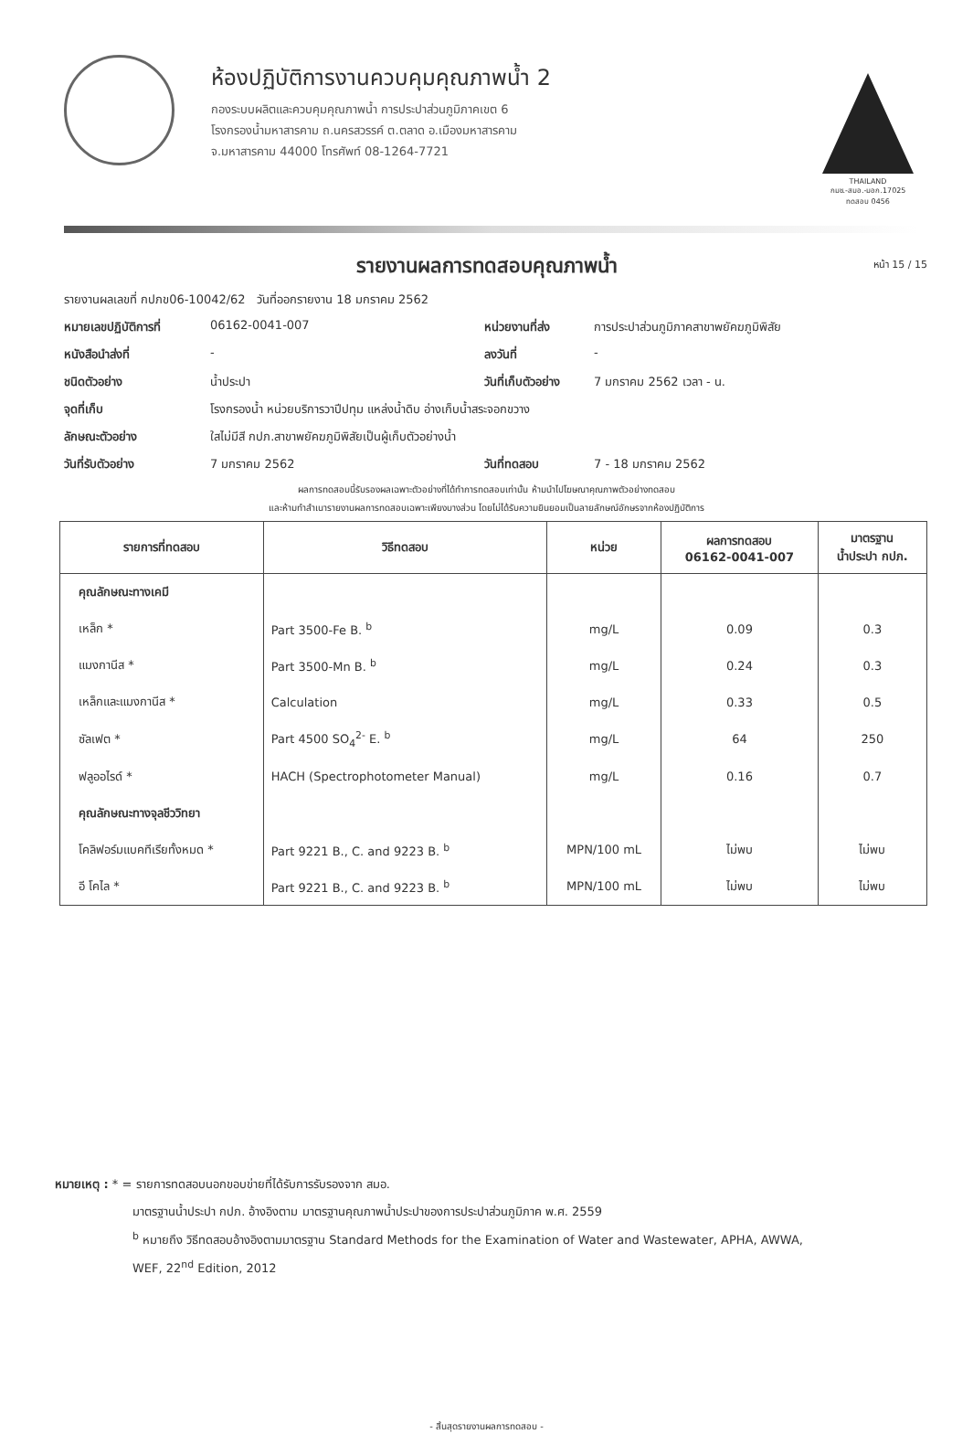ห้องปฏิบัติการงานควบคุมคุณภาพน้ำ 2
กองระบบผลิตและควบคุมคุณภาพน้ำ การประปาส่วนภูมิภาคเขต 6
โรงกรองน้ำมหาสารคาม ถ.นครสวรรค์ ต.ตลาด อ.เมืองมหาสารคาม
จ.มหาสารคาม 44000 โทรศัพท์ 08-1264-7721
THAILAND
กมช.-สมอ.-มอก.17025
ทดสอบ 0456
รายงานผลการทดสอบคุณภาพน้ำ หน้า 15 / 15
รายงานผลเลขที่ กปภข06-10042/62 วันที่ออกรายงาน 18 มกราคม 2562
หมายเลขปฏิบัติการที่ 06162-0041-007 หน่วยงานที่ส่ง การประปาส่วนภูมิภาคสาขาพยัคฆภูมิพิสัย
หนังสือนำส่งที่ - ลงวันที่ -
ชนิดตัวอย่าง น้ำประปา วันที่เก็บตัวอย่าง 7 มกราคม 2562 เวลา - น.
จุดที่เก็บ โรงกรองน้ำ หน่วยบริการวาปีปทุม แหล่งน้ำดิบ อ่างเก็บน้ำสระจอกขวาง
ลักษณะตัวอย่าง ใสไม่มีสี กปภ.สาขาพยัคฆภูมิพิสัยเป็นผู้เก็บตัวอย่างน้ำ
วันที่รับตัวอย่าง 7 มกราคม 2562 วันที่ทดสอบ 7 - 18 มกราคม 2562
ผลการทดสอบนี้รับรองผลเฉพาะตัวอย่างที่ได้ทำการทดสอบเท่านั้น ห้ามนำไปโฆษณาคุณภาพตัวอย่างทดสอบ
และห้ามทำสำเนารายงานผลการทดสอบเฉพาะเพียงบางส่วน โดยไม่ได้รับความยินยอมเป็นลายลักษณ์อักษรจากห้องปฏิบัติการ
| รายการที่ทดสอบ | วิธีทดสอบ | หน่วย | ผลการทดสอบ 06162-0041-007 | มาตรฐาน น้ำประปา กปภ. |
| --- | --- | --- | --- | --- |
| คุณลักษณะทางเคมี | | | | |
| เหล็ก * | Part 3500-Fe B. <sup>b</sup> | mg/L | 0.09 | 0.3 |
| แมงกานีส * | Part 3500-Mn B. <sup>b</sup> | mg/L | 0.24 | 0.3 |
| เหล็กและแมงกานีส * | Calculation | mg/L | 0.33 | 0.5 |
| ซัลเฟต * | Part 4500 SO<sub>4</sub><sup>2-</sup> E. <sup>b</sup> | mg/L | 64 | 250 |
| ฟลูออไรด์ * | HACH (Spectrophotometer Manual) | mg/L | 0.16 | 0.7 |
| คุณลักษณะทางจุลชีววิทยา | | | | |
| โคลิฟอร์มแบคทีเรียทั้งหมด * | Part 9221 B., C. and 9223 B. <sup>b</sup> | MPN/100 mL | ไม่พบ | ไม่พบ |
| อี โคไล * | Part 9221 B., C. and 9223 B. <sup>b</sup> | MPN/100 mL | ไม่พบ | ไม่พบ |
หมายเหตุ : * = รายการทดสอบนอกขอบข่ายที่ได้รับการรับรองจาก สมอ.
มาตรฐานน้ำประปา กปภ. อ้างอิงตาม มาตรฐานคุณภาพน้ำประปาของการประปาส่วนภูมิภาค พ.ศ. 2559
<sup>b</sup> หมายถึง วิธีทดสอบอ้างอิงตามมาตรฐาน Standard Methods for the Examination of Water and Wastewater, APHA, AWWA,
WEF, 22<sup>nd</sup> Edition, 2012
- สิ้นสุดรายงานผลการทดสอบ -